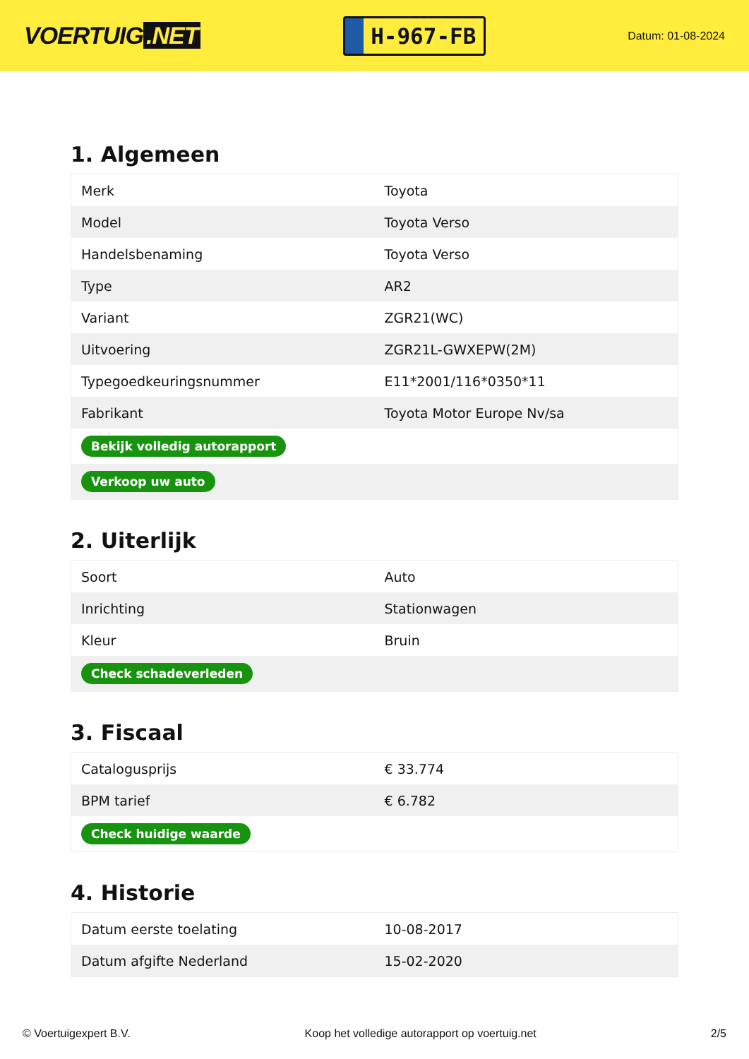VOERTUIG.NET
H-967-FB
Datum: 01-08-2024
1. Algemeen
| Merk | Toyota |
| Model | Toyota Verso |
| Handelsbenaming | Toyota Verso |
| Type | AR2 |
| Variant | ZGR21(WC) |
| Uitvoering | ZGR21L-GWXEPW(2M) |
| Typegoedkeuringsnummer | E11*2001/116*0350*11 |
| Fabrikant | Toyota Motor Europe Nv/sa |
| Bekijk volledig autorapport | |
| Verkoop uw auto | |
2. Uiterlijk
| Soort | Auto |
| Inrichting | Stationwagen |
| Kleur | Bruin |
| Check schadeverleden | |
3. Fiscaal
| Catalogusprijs | € 33.774 |
| BPM tarief | € 6.782 |
| Check huidige waarde | |
4. Historie
| Datum eerste toelating | 10-08-2017 |
| Datum afgifte Nederland | 15-02-2020 |
© Voertuigexpert B.V. Koop het volledige autorapport op voertuig.net 2/5